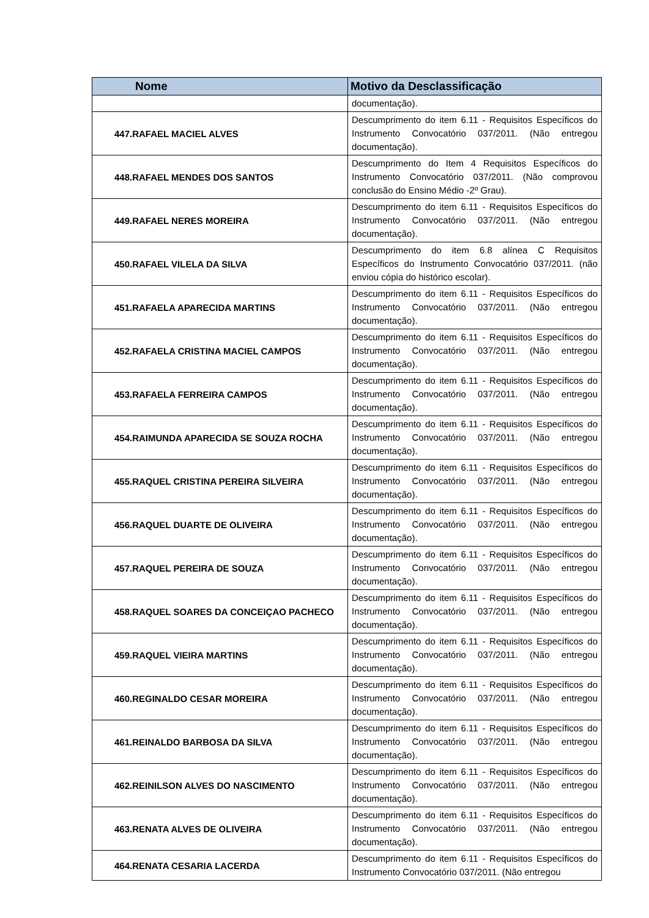| Nome | Motivo da Desclassificação |
| --- | --- |
| | documentação). |
| 447.RAFAEL MACIEL ALVES | Descumprimento do item 6.11 - Requisitos Específicos do Instrumento Convocatório 037/2011. (Não entregou documentação). |
| 448.RAFAEL MENDES DOS SANTOS | Descumprimento do Item 4 Requisitos Específicos do Instrumento Convocatório 037/2011. (Não comprovou conclusão do Ensino Médio -2º Grau). |
| 449.RAFAEL NERES MOREIRA | Descumprimento do item 6.11 - Requisitos Específicos do Instrumento Convocatório 037/2011. (Não entregou documentação). |
| 450.RAFAEL VILELA DA SILVA | Descumprimento do item 6.8 alínea C Requisitos Específicos do Instrumento Convocatório 037/2011. (não enviou cópia do histórico escolar). |
| 451.RAFAELA APARECIDA MARTINS | Descumprimento do item 6.11 - Requisitos Específicos do Instrumento Convocatório 037/2011. (Não entregou documentação). |
| 452.RAFAELA CRISTINA MACIEL CAMPOS | Descumprimento do item 6.11 - Requisitos Específicos do Instrumento Convocatório 037/2011. (Não entregou documentação). |
| 453.RAFAELA FERREIRA CAMPOS | Descumprimento do item 6.11 - Requisitos Específicos do Instrumento Convocatório 037/2011. (Não entregou documentação). |
| 454.RAIMUNDA APARECIDA SE SOUZA ROCHA | Descumprimento do item 6.11 - Requisitos Específicos do Instrumento Convocatório 037/2011. (Não entregou documentação). |
| 455.RAQUEL CRISTINA PEREIRA SILVEIRA | Descumprimento do item 6.11 - Requisitos Específicos do Instrumento Convocatório 037/2011. (Não entregou documentação). |
| 456.RAQUEL DUARTE DE OLIVEIRA | Descumprimento do item 6.11 - Requisitos Específicos do Instrumento Convocatório 037/2011. (Não entregou documentação). |
| 457.RAQUEL PEREIRA DE SOUZA | Descumprimento do item 6.11 - Requisitos Específicos do Instrumento Convocatório 037/2011. (Não entregou documentação). |
| 458.RAQUEL SOARES DA CONCEIÇAO PACHECO | Descumprimento do item 6.11 - Requisitos Específicos do Instrumento Convocatório 037/2011. (Não entregou documentação). |
| 459.RAQUEL VIEIRA MARTINS | Descumprimento do item 6.11 - Requisitos Específicos do Instrumento Convocatório 037/2011. (Não entregou documentação). |
| 460.REGINALDO CESAR MOREIRA | Descumprimento do item 6.11 - Requisitos Específicos do Instrumento Convocatório 037/2011. (Não entregou documentação). |
| 461.REINALDO BARBOSA DA SILVA | Descumprimento do item 6.11 - Requisitos Específicos do Instrumento Convocatório 037/2011. (Não entregou documentação). |
| 462.REINILSON ALVES DO NASCIMENTO | Descumprimento do item 6.11 - Requisitos Específicos do Instrumento Convocatório 037/2011. (Não entregou documentação). |
| 463.RENATA ALVES DE OLIVEIRA | Descumprimento do item 6.11 - Requisitos Específicos do Instrumento Convocatório 037/2011. (Não entregou documentação). |
| 464.RENATA CESARIA LACERDA | Descumprimento do item 6.11 - Requisitos Específicos do Instrumento Convocatório 037/2011. (Não entregou |